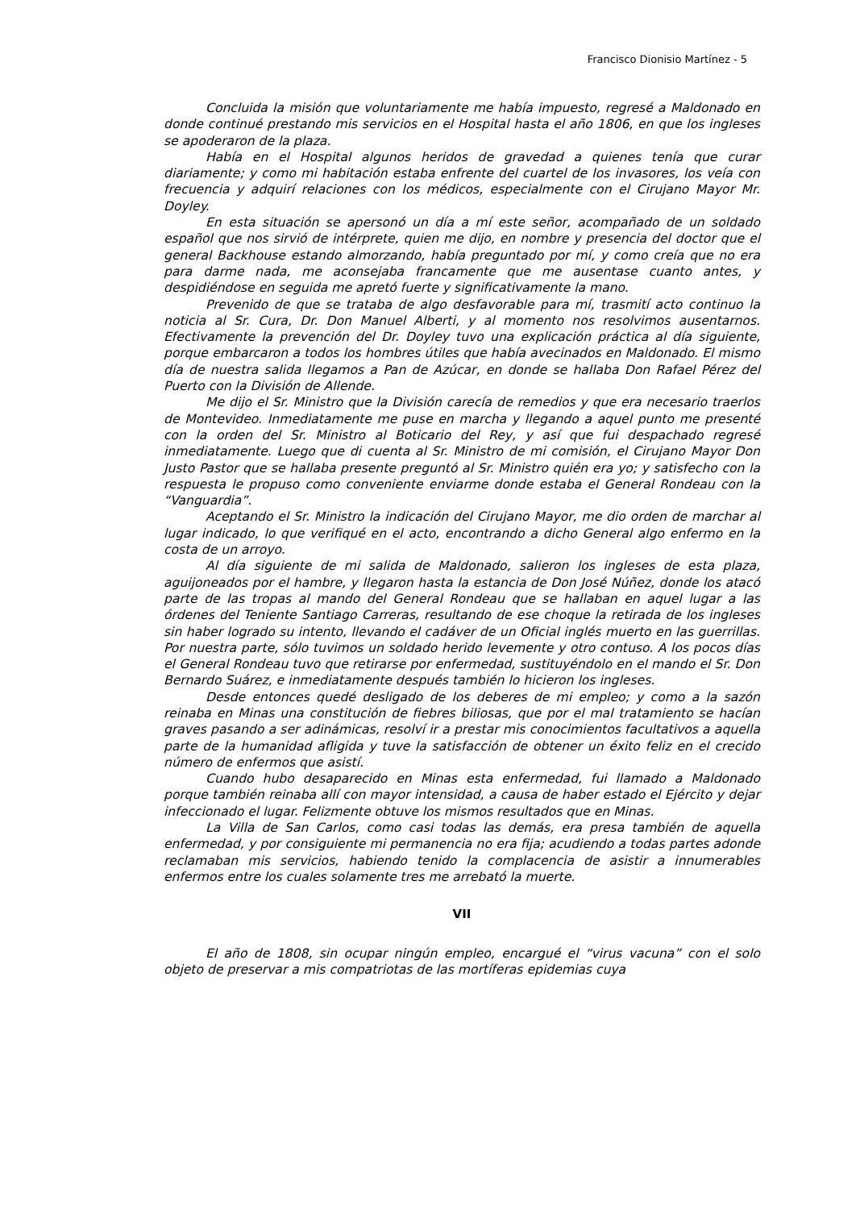Francisco Dionisio Martínez - 5
Concluida la misión que voluntariamente me había impuesto, regresé a Maldonado en donde continué prestando mis servicios en el Hospital hasta el año 1806, en que los ingleses se apoderaron de la plaza.
Había en el Hospital algunos heridos de gravedad a quienes tenía que curar diariamente; y como mi habitación estaba enfrente del cuartel de los invasores, los veía con frecuencia y adquirí relaciones con los médicos, especialmente con el Cirujano Mayor Mr. Doyley.
En esta situación se apersonó un día a mí este señor, acompañado de un soldado español que nos sirvió de intérprete, quien me dijo, en nombre y presencia del doctor que el general Backhouse estando almorzando, había preguntado por mí, y como creía que no era para darme nada, me aconsejaba francamente que me ausentase cuanto antes, y despidiéndose en seguida me apretó fuerte y significativamente la mano.
Prevenido de que se trataba de algo desfavorable para mí, trasmití acto continuo la noticia al Sr. Cura, Dr. Don Manuel Alberti, y al momento nos resolvimos ausentarnos. Efectivamente la prevención del Dr. Doyley tuvo una explicación práctica al día siguiente, porque embarcaron a todos los hombres útiles que había avecinados en Maldonado. El mismo día de nuestra salida llegamos a Pan de Azúcar, en donde se hallaba Don Rafael Pérez del Puerto con la División de Allende.
Me dijo el Sr. Ministro que la División carecía de remedios y que era necesario traerlos de Montevideo. Inmediatamente me puse en marcha y llegando a aquel punto me presenté con la orden del Sr. Ministro al Boticario del Rey, y así que fui despachado regresé inmediatamente. Luego que di cuenta al Sr. Ministro de mi comisión, el Cirujano Mayor Don Justo Pastor que se hallaba presente preguntó al Sr. Ministro quién era yo; y satisfecho con la respuesta le propuso como conveniente enviarme donde estaba el General Rondeau con la “Vanguardia”.
Aceptando el Sr. Ministro la indicación del Cirujano Mayor, me dio orden de marchar al lugar indicado, lo que verifiqué en el acto, encontrando a dicho General algo enfermo en la costa de un arroyo.
Al día siguiente de mi salida de Maldonado, salieron los ingleses de esta plaza, aguijoneados por el hambre, y llegaron hasta la estancia de Don José Núñez, donde los atacó parte de las tropas al mando del General Rondeau que se hallaban en aquel lugar a las órdenes del Teniente Santiago Carreras, resultando de ese choque la retirada de los ingleses sin haber logrado su intento, llevando el cadáver de un Oficial inglés muerto en las guerrillas. Por nuestra parte, sólo tuvimos un soldado herido levemente y otro contuso. A los pocos días el General Rondeau tuvo que retirarse por enfermedad, sustituyéndolo en el mando el Sr. Don Bernardo Suárez, e inmediatamente después también lo hicieron los ingleses.
Desde entonces quedé desligado de los deberes de mi empleo; y como a la sazón reinaba en Minas una constitución de fiebres biliosas, que por el mal tratamiento se hacían graves pasando a ser adinámicas, resolví ir a prestar mis conocimientos facultativos a aquella parte de la humanidad afligida y tuve la satisfacción de obtener un éxito feliz en el crecido número de enfermos que asistí.
Cuando hubo desaparecido en Minas esta enfermedad, fui llamado a Maldonado porque también reinaba allí con mayor intensidad, a causa de haber estado el Ejército y dejar infeccionado el lugar. Felizmente obtuve los mismos resultados que en Minas.
La Villa de San Carlos, como casi todas las demás, era presa también de aquella enfermedad, y por consiguiente mi permanencia no era fija; acudiendo a todas partes adonde reclamaban mis servicios, habiendo tenido la complacencia de asistir a innumerables enfermos entre los cuales solamente tres me arrebató la muerte.
VII
El año de 1808, sin ocupar ningún empleo, encargué el “virus vacuna” con el solo objeto de preservar a mis compatriotas de las mortíferas epidemias cuya